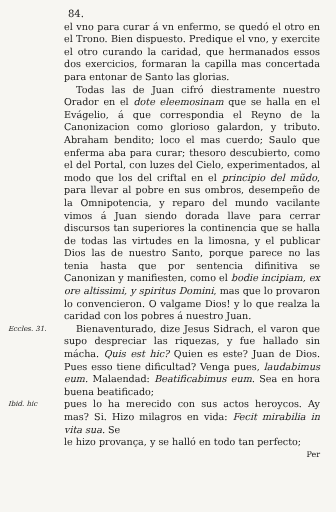84.
el vno para curar á vn enfermo, se quedó el otro en el Trono. Bien dispuesto. Predique el vno, y exercite el otro curando la caridad, que hermanados essos dos exercicios, formaran la capilla mas concertada para entonar de Santo las glorias.
Todas las de Juan cifró diestramente nuestro Orador en el dote eleemosinam que se halla en el Evágelio, á que correspondia el Reyno de la Canonizacion como glorioso galardon, y tributo. Abraham bendito; loco el mas cuerdo; Saulo que enferma aba para curar; thesoro descubierto, como el del Portal, con luzes del Cielo, experimentados, al modo que los del criftal en el principio del mũdo, para llevar al pobre en sus ombros, desempeño de la Omnipotencia, y reparo del mundo vacilante vimos á Juan siendo dorada llave para cerrar discursos tan superiores la continencia que se halla de todas las virtudes en la limosna, y el publicar Dios las de nuestro Santo, porque parece no las tenia hasta que por sentencia difinitiva se Canonizan y manifiesten, como el bodie incipiam, ex ore altissimi, y spiritus Domini, mas que lo provaron lo convencieron. O valgame Dios! y lo que realza la caridad con los pobres á nuestro Juan.
Eccles. 31.
Bienaventurado, dize Jesus Sidrach, el varon que supo despreciar las riquezas, y fue hallado sin mácha. Quis est hic? Quien es este? Juan de Dios. Pues esso tiene dificultad? Venga pues, laudabimus eum. Malaendad: Beatificabimus eum. Sea en hora buena beatificado;
Ibid. hic
pues lo ha merecido con sus actos heroycos. Ay mas? Si. Hizo milagros en vida: Fecit mirabilia in vita sua. Se
le hizo provança, y se halló en todo tan perfecto;
Per